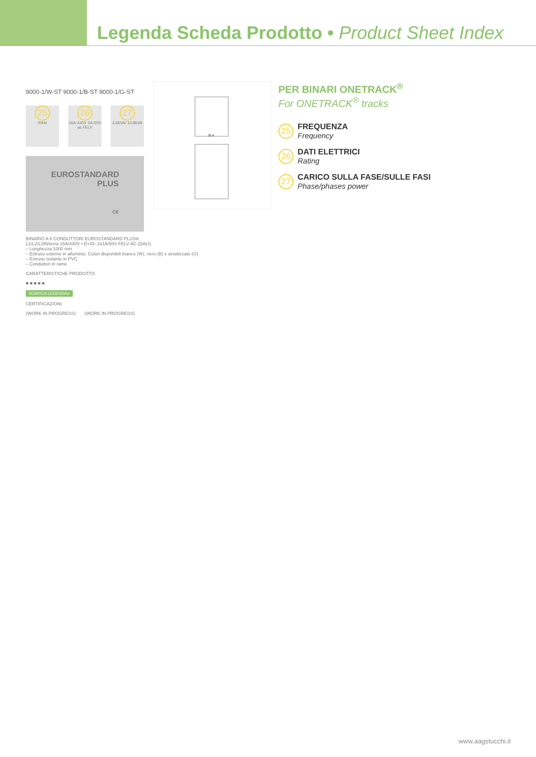Legenda Scheda Prodotto • Product Sheet Index
9000-1/W-ST 9000-1/B-ST 9000-1/G-ST
25
50Hz
26
16A-440V 1A-50V ac FELV
27
3,6kVA/ 10,8kVA
EUROSTANDARD
PLUS
CE
31.4
BINARIO A 6 CONDUTTORI EUROSTANDARD PLUS®
L1/L2/L3/N/terra 16A/440V • D+/D- 2x1A/50V FELV AC (DALI)
– Lunghezza 1000 mm
– Estruso esterno in alluminio. Colori disponibili bianco (W), nero (B) e anodizzato (G)
– Estruso isolante in PVC
– Conduttori in rame
CARATTERISTICHE PRODOTTO
■ ■ ■ ■ ■
SCARICA LEGENDA ▸
CERTIFICAZIONI
(WORK IN PROGRESS) (WORK IN PROGRESS)
PER BINARI ONETRACK<sup>®</sup>
For ONETRACK<sup>®</sup> tracks
25
FREQUENZA
Frequency
26
DATI ELETTRICI
Rating
27
CARICO SULLA FASE/SULLE FASI
Phase/phases power
www.aagstucchi.it